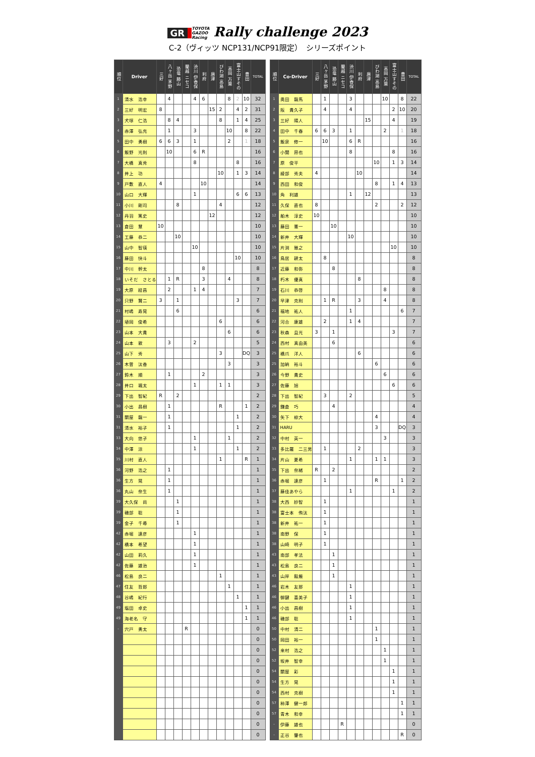GR TOYOTA
GAZOO
Racing Rally challenge 2023
C-2（ヴィッツ NCP131/NCP91限定）　シリーズポイント
| 順位 | Driver | 三好 | 八ヶ岳 茅野 | 恐竜 勝山 | 蘭越 ニセコ | 渋川 伊香保 | 利府 | 唐津 | びわ湖 高島 | 高岡 万葉 | 富士山すその | 豊田 | TOTAL |
| --- | --- | --- | --- | --- | --- | --- | --- | --- | --- | --- | --- | --- | --- |
| 1 | 清水 浩幸 | | 4 | | | 4 | 6 | | | 8 | 2 | 10 | 32 |
| 2 | 三好 明宏 | 8 | | | | | | 15 | 2 | | 4 | 2 | 31 |
| 3 | 犬塚 仁浩 | | 8 | 4 | | | | | 8 | | 1 | 4 | 25 |
| 4 | 赤澤 弘充 | | 1 | | | 3 | | | | 10 | | 8 | 22 |
| 5 | 田中 勇樹 | 6 | 6 | 3 | | 1 | | | | 2 | | 1 | 18 |
| 6 | 飯野 光則 | | 10 | | | 6 | R | | | | | | 16 |
| 7 | 大橋 真秀 | | | | | 8 | | | | | 8 | | 16 |
| 8 | 井上 功 | | | | | | | | 10 | | 1 | 3 | 14 |
| 9 | 戸敷 直人 | 4 | | | | | 10 | | | | | | 14 |
| 10 | 山口 大輝 | | | | | 1 | | | | | 6 | 6 | 13 |
| 11 | 小川 剛司 | | | 8 | | | | | 4 | | | | 12 |
| 12 | 丹羽 篤史 | | | | | | | 12 | | | | | 12 |
| 13 | 倉田 慧 | 10 | | | | | | | | | | | 10 |
| 14 | 工藤 恭二 | | | 10 | | | | | | | | | 10 |
| 15 | 山中 智瑛 | | | | | 10 | | | | | | | 10 |
| 16 | 藤田 快斗 | | | | | | | | | | 10 | | 10 |
| 17 | 中川 幹太 | | | | | | 8 | | | | | | 8 |
| 18 | いそだ さとる | | 1 | R | | | 3 | | | 4 | | | 8 |
| 19 | 大原 経昌 | | 2 | | | 1 | 4 | | | | | | 7 |
| 20 | 只野 賢二 | 3 | | 1 | | | | | | | 3 | | 7 |
| 21 | 村嶋 寿晃 | | | 6 | | | | | | | | | 6 |
| 22 | 埴岡 俊希 | | | | | | | | 6 | | | | 6 |
| 23 | 山本 大貴 | | | | | | | | | 6 | | | 6 |
| 24 | 山本 敦 | | 3 | | | 2 | | | | | | | 5 |
| 25 | 山下 秀 | | | | | | | | 3 | | | DQ | 3 |
| 26 | 木曽 汰香 | | | | | | | | | 3 | | | 3 |
| 27 | 鈴木 順 | | 1 | | | | 2 | | | | | | 3 |
| 28 | 井口 颯太 | | | | | 1 | | | 1 | 1 | | | 3 |
| 29 | 下出 智紀 | R | | 2 | | | | | | | | | 2 |
| 30 | 小出 昌樹 | | 1 | | | | | | R | | | 1 | 2 |
| 31 | 關屋 龍一 | | 1 | | | | | | | | 1 | | 2 |
| 31 | 清水 裕子 | | 1 | | | | | | | | 1 | | 2 |
| 33 | 大向 悠子 | | | | | 1 | | | | 1 | | | 2 |
| 34 | 中澤 涼 | | | | | 1 | | | | | 1 | | 2 |
| 35 | 川村 直人 | | | | | | | | 1 | | | R | 1 |
| 36 | 河野 浩之 | | 1 | | | | | | | | | | 1 |
| 36 | 生方 晃 | | 1 | | | | | | | | | | 1 |
| 36 | 丸山 奈生 | | 1 | | | | | | | | | | 1 |
| 39 | 大久保 尚 | | | 1 | | | | | | | | | 1 |
| 39 | 磯部 聡 | | | 1 | | | | | | | | | 1 |
| 39 | 金子 千尋 | | | 1 | | | | | | | | | 1 |
| 42 | 赤堀 達彦 | | | | | 1 | | | | | | | 1 |
| 42 | 橋本 希望 | | | | | 1 | | | | | | | 1 |
| 42 | 山田 莉久 | | | | | 1 | | | | | | | 1 |
| 42 | 佐藤 雄治 | | | | | 1 | | | | | | | 1 |
| 46 | 松島 良二 | | | | | | | | 1 | | | | 1 |
| 47 | 住友 哲郎 | | | | | | | | | 1 | | | 1 |
| 48 | 谷嶋 紀行 | | | | | | | | | | 1 | | 1 |
| 49 | 塩田 卓史 | | | | | | | | | | | 1 | 1 |
| 49 | 海老名 守 | | | | | | | | | | | 1 | 1 |
| - | 宍戸 勇太 | | | | R | | | | | | | | 0 |
| | | | | | | | | | | | | | 0 |
| | | | | | | | | | | | | | 0 |
| | | | | | | | | | | | | | 0 |
| | | | | | | | | | | | | | 0 |
| | | | | | | | | | | | | | 0 |
| | | | | | | | | | | | | | 0 |
| | | | | | | | | | | | | | 0 |
| | | | | | | | | | | | | | 0 |
| | | | | | | | | | | | | | 0 |
| | | | | | | | | | | | | | 0 |
| 順位 | Co-Driver | 三好 | 八ヶ岳 茅野 | 恐竜 勝山 | 蘭越 ニセコ | 渋川 伊香保 | 利府 | 唐津 | びわ湖 高島 | 高岡 万葉 | 富士山すその | 豊田 | TOTAL |
| --- | --- | --- | --- | --- | --- | --- | --- | --- | --- | --- | --- | --- | --- |
| 1 | 奥田 龍馬 | | 1 | | | 3 | | | | 10 | | 8 | 22 |
| 2 | 阪 貴久子 | | 4 | | | 4 | | | | | 2 | 10 | 20 |
| 3 | 三好 陽人 | | | | | | | 15 | | | 4 | | 19 |
| 4 | 田中 千春 | 6 | 6 | 3 | | 1 | | | | 2 | | 1 | 18 |
| 5 | 飯泉 修一 | | 10 | | | 6 | R | | | | | | 16 |
| 6 | 小関 昂也 | | | | | 8 | | | | | 8 | | 16 |
| 7 | 原 俊平 | | | | | | | | 10 | | 1 | 3 | 14 |
| 8 | 綾部 秀夫 | 4 | | | | | 10 | | | | | | 14 |
| 9 | 西田 和俊 | | | | | | | | 8 | | 1 | 4 | 13 |
| 10 | 角 利雄 | | | | | 1 | | 12 | | | | | 13 |
| 11 | 久保 直也 | 8 | | | | | | | 2 | | | 2 | 12 |
| 12 | 船木 淳史 | 10 | | | | | | | | | | | 10 |
| 13 | 藤田 憲一 | | | 10 | | | | | | | | | 10 |
| 14 | 新井 大輝 | | | | | 10 | | | | | | | 10 |
| 15 | 片渕 雅之 | | | | | | | | | | 10 | | 10 |
| 16 | 鳥居 耕太 | | 8 | | | | | | | | | | 8 |
| 17 | 近藤 和弥 | | | 8 | | | | | | | | | 8 |
| 18 | 朽木 優真 | | | | | | 8 | | | | | | 8 |
| 19 | 石川 恭啓 | | | | | | | | | 8 | | | 8 |
| 20 | 早津 克則 | | 1 | R | | | 3 | | | 4 | | | 8 |
| 21 | 福地 祐人 | | | | | 1 | | | | | | 6 | 7 |
| 22 | 河合 康雄 | | 2 | | | 1 | 4 | | | | | | 7 |
| 23 | 秋森 且光 | 3 | | 1 | | | | | | | 3 | | 7 |
| 24 | 西村 真由美 | | | 6 | | | | | | | | | 6 |
| 25 | 橋爪 洋人 | | | | | | 6 | | | | | | 6 |
| 25 | 加納 裕斗 | | | | | | | | 6 | | | | 6 |
| 26 | 今野 貴史 | | | | | | | | | 6 | | | 6 |
| 27 | 佐藤 旭 | | | | | | | | | | 6 | | 6 |
| 28 | 下出 智紀 | | 3 | | | 2 | | | | | | | 5 |
| 29 | 鎌倉 巧 | | | 4 | | | | | | | | | 4 |
| 30 | 矢下 椋大 | | | | | | | | 4 | | | | 4 |
| 31 | HARU | | | | | | | | 3 | | | DQ | 3 |
| 32 | 中村 英一 | | | | | | | | | 3 | | | 3 |
| 33 | 多比羅 二三男 | | 1 | | | | 2 | | | | | | 3 |
| 34 | 片山 夏希 | | | | | 1 | | | 1 | 1 | | | 3 |
| 35 | 下出 奈緒 | R | | 2 | | | | | | | | | 2 |
| 36 | 赤堀 達彦 | | 1 | | | | | | R | | | 1 | 2 |
| 37 | 藤佳あやら | | | | | 1 | | | | | 1 | | 2 |
| 38 | 大西 紗智 | | 1 | | | | | | | | | | 1 |
| 38 | 富士本 侑汰 | | 1 | | | | | | | | | | 1 |
| 38 | 新井 祐一 | | 1 | | | | | | | | | | 1 |
| 38 | 南野 保 | | 1 | | | | | | | | | | 1 |
| 38 | 山崎 明子 | | 1 | | | | | | | | | | 1 |
| 43 | 南部 孝法 | | | 1 | | | | | | | | | 1 |
| 43 | 松島 良二 | | | 1 | | | | | | | | | 1 |
| 43 | 山岸 毅厳 | | | 1 | | | | | | | | | 1 |
| 46 | 岩木 友那 | | | | | 1 | | | | | | | 1 |
| 46 | 御鍵 喜美子 | | | | | 1 | | | | | | | 1 |
| 46 | 小出 昌樹 | | | | | 1 | | | | | | | 1 |
| 46 | 磯部 聡 | | | | | 1 | | | | | | | 1 |
| 50 | 中村 清二 | | | | | | | | 1 | | | | 1 |
| 50 | 岡田 裕一 | | | | | | | | 1 | | | | 1 |
| 52 | 来村 浩之 | | | | | | | | | 1 | | | 1 |
| 52 | 坂井 智幸 | | | | | | | | | 1 | | | 1 |
| 54 | 關屋 彩 | | | | | | | | | | 1 | | 1 |
| 54 | 生方 晃 | | | | | | | | | | 1 | | 1 |
| 54 | 西村 克樹 | | | | | | | | | | 1 | | 1 |
| 57 | 柿澤 健一郎 | | | | | | | | | | | 1 | 1 |
| 57 | 青木 和幸 | | | | | | | | | | | 1 | 1 |
| - | 伊藤 雄也 | | | | R | | | | | | | | 0 |
| - | 正谷 肇也 | | | | | | | | | | | R | 0 |